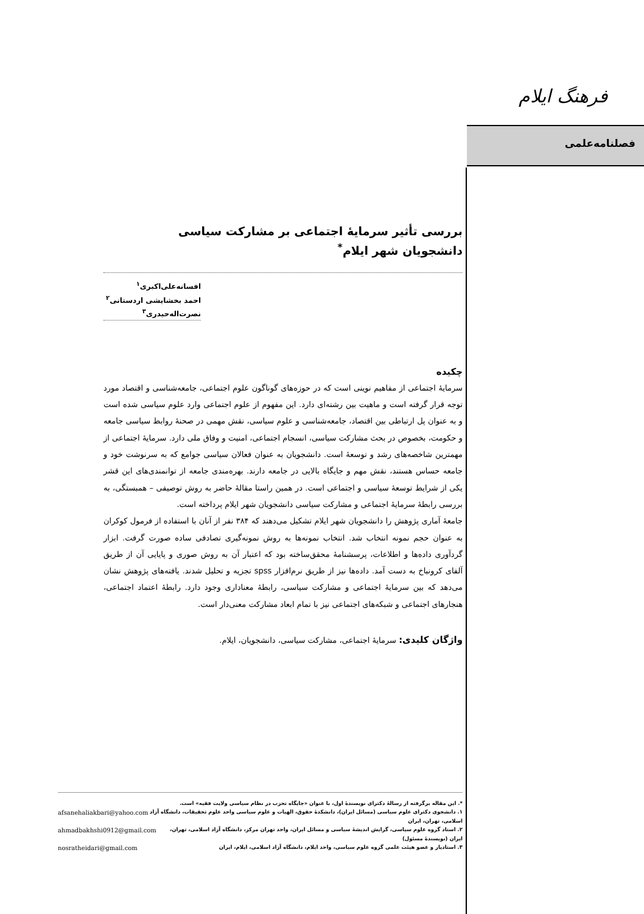فرهنگ ایلام
فصلنامه‌علمی
بررسی تأثیر سرمایهٔ اجتماعی بر مشارکت سیاسی
دانشجویان شهر ایلام<sup>*</sup>
افسانه‌علی‌اکبری<sup>۱</sup>
احمد بخشایشی اردستانی<sup>۲</sup>
نصرت‌اله‌حیدری<sup>۳</sup>
چکیده
سرمایهٔ اجتماعی از مفاهیم نوینی است که در حوزه‌های گوناگون علوم اجتماعی، جامعه‌شناسی و اقتصاد مورد توجه قرار گرفته است و ماهیت بین رشته‌ای دارد. این مفهوم از علوم اجتماعی وارد علوم سیاسی شده است و به عنوان پل ارتباطی بین اقتصاد، جامعه‌شناسی و علوم سیاسی، نقش مهمی در صحنهٔ روابط سیاسی جامعه و حکومت، بخصوص در بحث مشارکت سیاسی، انسجام اجتماعی، امنیت و وفاق ملی دارد. سرمایهٔ اجتماعی از مهمترین شاخصه‌های رشد و توسعهٔ است. دانشجویان به عنوان فعالان سیاسی جوامع که به سرنوشت خود و جامعه حساس هستند، نقش مهم و جایگاه بالایی در جامعه دارند. بهره‌مندی جامعه از توانمندی‌های این قشر یکی از شرایط توسعهٔ سیاسی و اجتماعی است. در همین راستا مقالهٔ حاضر به روش توصیفی – همبستگی، به بررسی رابطهٔ سرمایهٔ اجتماعی و مشارکت سیاسی دانشجویان شهر ایلام پرداخته است.
جامعهٔ آماری پژوهش را دانشجویان شهر ایلام تشکیل می‌دهند که ۳۸۴ نفر از آنان با استفاده از فرمول کوکران به عنوان حجم نمونه انتخاب شد. انتخاب نمونه‌ها به روش نمونه‌گیری تصادفی ساده صورت گرفت. ابزار گردآوری داده‌ها و اطلاعات، پرسشنامهٔ محقق‌ساخته بود که اعتبار آن به روش صوری و پایایی آن از طریق آلفای کرونباخ به دست آمد. داده‌ها نیز از طریق نرم‌افزار spss تجزیه و تحلیل شدند. یافته‌های پژوهش نشان می‌دهد که بین سرمایهٔ اجتماعی و مشارکت سیاسی، رابطهٔ معناداری وجود دارد. رابطهٔ اعتماد اجتماعی، هنجارهای اجتماعی و شبکه‌های اجتماعی نیز با تمام ابعاد مشارکت معنی‌دار است.
واژگان کلیدی: سرمایهٔ اجتماعی، مشارکت سیاسی، دانشجویان، ایلام.
*. این مقاله برگرفته از رسالهٔ دکترای نویسندهٔ اول، با عنوان «جایگاه تحزب در نظام سیاسی ولایت فقیه» است.
۱. دانشجوی دکترای علوم سیاسی (مسائل ایران)، دانشکدهٔ حقوق، الهیات و علوم سیاسی واحد علوم تحقیقات، دانشگاه آزاد اسلامی، تهران، ایران afsanehaliakbari@yahoo.com
۲. استاد گروه علوم سیاسی، گرایش اندیشهٔ سیاسی و مسائل ایران، واحد تهران مرکز، دانشگاه آزاد اسلامی، تهران، ایران (نویسندهٔ مسئول) ahmadbakhshi0912@gmail.com
۳. استادیار و عضو هیئت علمی گروه علوم سیاسی، واحد ایلام، دانشگاه آزاد اسلامی، ایلام، ایران nosratheidari@gmail.com